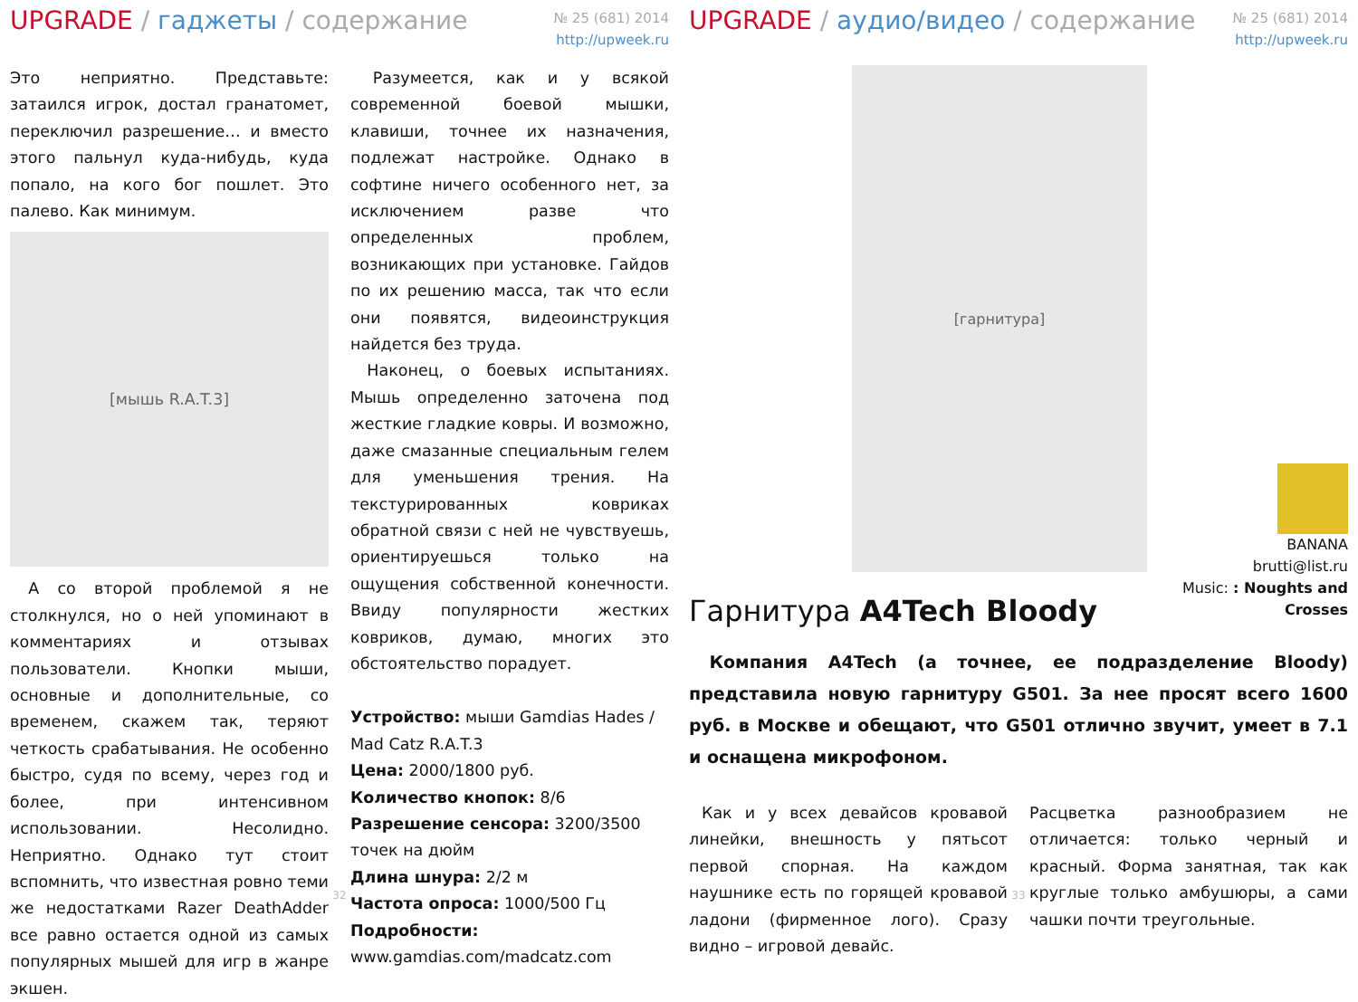UPGRADE / гаджеты / содержание
№ 25 (681) 2014
http://upweek.ru
Это неприятно. Представьте: затаился игрок, достал гранатомет, переключил разрешение… и вместо этого пальнул куда-нибудь, куда попало, на кого бог пошлет. Это палево. Как минимум.
[мышь R.A.T.3]
А со второй проблемой я не столкнулся, но о ней упоминают в комментариях и отзывах пользователи. Кнопки мыши, основные и дополнительные, со временем, скажем так, теряют четкость срабатывания. Не особенно быстро, судя по всему, через год и более, при интенсивном использовании. Несолидно. Неприятно. Однако тут стоит вспомнить, что известная ровно теми же недостатками Razer DeathAdder все равно остается одной из самых популярных мышей для игр в жанре экшен.
Разумеется, как и у всякой современной боевой мышки, клавиши, точнее их назначения, подлежат настройке. Однако в софтине ничего особенного нет, за исключением разве что определенных проблем, возникающих при установке. Гайдов по их решению масса, так что если они появятся, видеоинструкция найдется без труда.
Наконец, о боевых испытаниях. Мышь определенно заточена под жесткие гладкие ковры. И возможно, даже смазанные специальным гелем для уменьшения трения. На текстурированных ковриках обратной связи с ней не чувствуешь, ориентируешься только на ощущения собственной конечности. Ввиду популярности жестких ковриков, думаю, многих это обстоятельство порадует.
Устройство: мыши Gamdias Hades / Mad Catz R.A.T.3
Цена: 2000/1800 руб.
Количество кнопок: 8/6
Разрешение сенсора: 3200/3500 точек на дюйм
Длина шнура: 2/2 м
Частота опроса: 1000/500 Гц
Подробности:
www.gamdias.com/madcatz.com
32
UPGRADE / аудио/видео / содержание
№ 25 (681) 2014
http://upweek.ru
[гарнитура]
BANANA
brutti@list.ru
Music: : Noughts and Crosses
Гарнитура A4Tech Bloody
Компания A4Tech (а точнее, ее подразделение Bloody) представила новую гарнитуру G501. За нее просят всего 1600 руб. в Москве и обещают, что G501 отлично звучит, умеет в 7.1 и оснащена микрофоном.
Как и у всех девайсов кровавой линейки, внешность у пятьсот первой спорная. На каждом наушнике есть по горящей кровавой ладони (фирменное лого). Сразу видно – игровой девайс.
Расцветка разнообразием не отличается: только черный и красный. Форма занятная, так как круглые только амбушюры, а сами чашки почти треугольные.
33